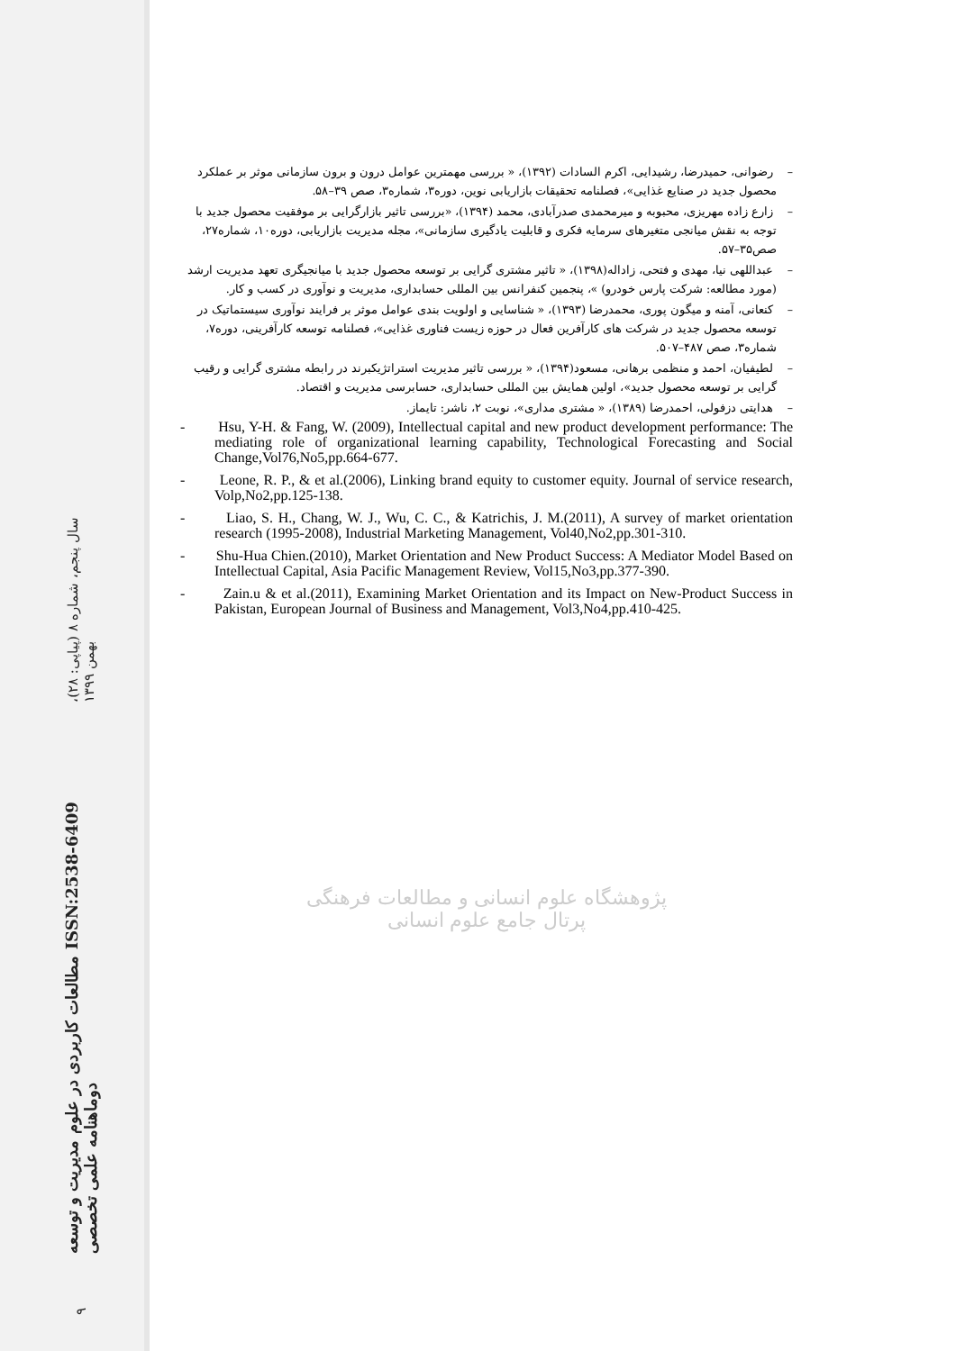سال پنجم، شماره ۸ (پیاپی: ۲۸)، بهمن ۱۳۹۹
مطالعات کاربردی در علوم مدیریت و توسعه ISSN:2538-6409 دوماهنامه علمی تخصصی
۹
– رضوانی، حمیدرضا، رشیدایی، اکرم السادات (۱۳۹۲)، « بررسی مهمترین عوامل درون و برون سازمانی موثر بر عملکرد محصول جدید در صنایع غذایی»، فصلنامه تحقیقات بازاریابی نوین، دوره۳، شماره۳، صص ۳۹–۵۸.
– زارع زاده مهریزی، محبوبه و میرمحمدی صدرآبادی، محمد (۱۳۹۴)، «بررسی تاثیر بازارگرایی بر موفقیت محصول جدید با توجه به نقش میانجی متغیرهای سرمایه فکری و قابلیت یادگیری سازمانی»، مجله مدیریت بازاریابی، دوره۱۰، شماره۲۷، صص۳۵–۵۷.
– عبداللهی نیا، مهدی و فتحی، زاداله(۱۳۹۸)، « تاثیر مشتری گرایی بر توسعه محصول جدید با میانجیگری تعهد مدیریت ارشد (مورد مطالعه: شرکت پارس خودرو) »، پنجمین کنفرانس بین المللی حسابداری، مدیریت و نوآوری در کسب و کار.
– کنعانی، آمنه و میگون پوری، محمدرضا (۱۳۹۳)، « شناسایی و اولویت بندی عوامل موثر بر فرایند نوآوری سیستماتیک در توسعه محصول جدید در شرکت های کارآفرین فعال در حوزه زیست فناوری غذایی»، فصلنامه توسعه کارآفرینی، دوره۷، شماره۳، صص ۴۸۷–۵۰۷.
– لطیفیان، احمد و منظمی برهانی، مسعود(۱۳۹۴)، « بررسی تاثیر مدیریت استراتژیکبرند در رابطه مشتری گرایی و رقیب گرایی بر توسعه محصول جدید»، اولین همایش بین المللی حسابداری، حسابرسی مدیریت و اقتصاد.
– هدایتی دزفولی، احمدرضا (۱۳۸۹)، « مشتری مداری»، نوبت ۲، ناشر: تایماز.
- Hsu, Y-H. & Fang, W. (2009), Intellectual capital and new product development performance: The mediating role of organizational learning capability, Technological Forecasting and Social Change,Vol76,No5,pp.664-677.
- Leone, R. P., & et al.(2006), Linking brand equity to customer equity. Journal of service research, Volp,No2,pp.125-138.
- Liao, S. H., Chang, W. J., Wu, C. C., & Katrichis, J. M.(2011), A survey of market orientation research (1995-2008), Industrial Marketing Management, Vol40,No2,pp.301-310.
- Shu-Hua Chien.(2010), Market Orientation and New Product Success: A Mediator Model Based on Intellectual Capital, Asia Pacific Management Review, Vol15,No3,pp.377-390.
- Zain.u & et al.(2011), Examining Market Orientation and its Impact on New-Product Success in Pakistan, European Journal of Business and Management, Vol3,No4,pp.410-425.
پژوهشگاه علوم انسانی و مطالعات فرهنگی
پرتال جامع علوم انسانی